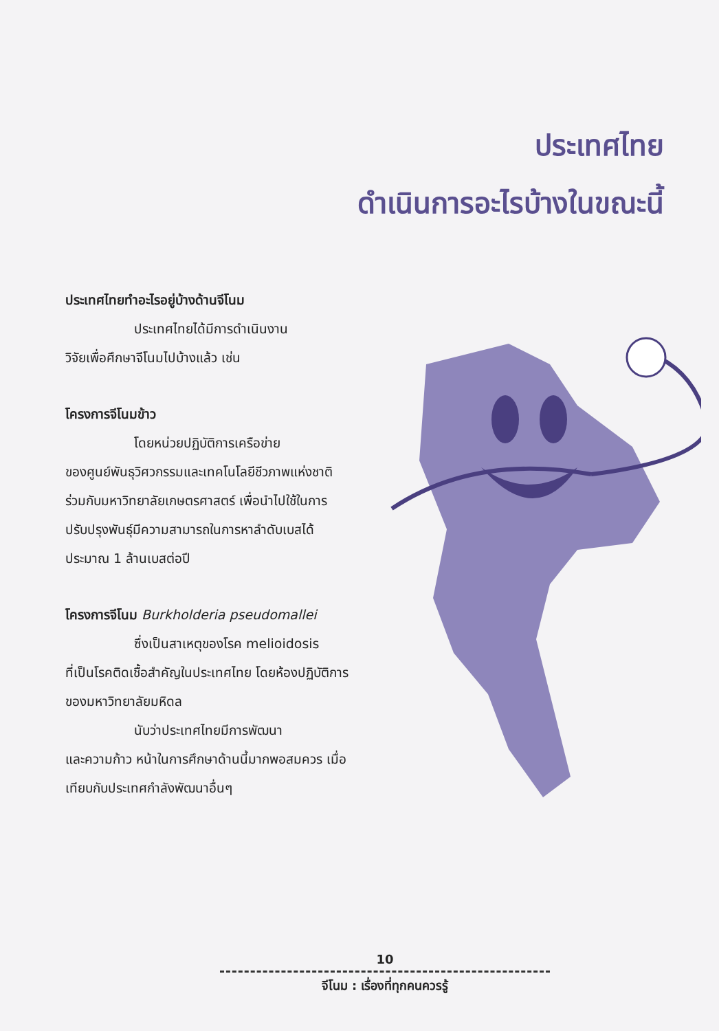ประเทศไทย
ดำเนินการอะไรบ้างในขณะนี้
ประเทศไทยทำอะไรอยู่บ้างด้านจีโนม
ประเทศไทยได้มีการดำเนินงาน
วิจัยเพื่อศึกษาจีโนมไปบ้างแล้ว เช่น
โครงการจีโนมข้าว
โดยหน่วยปฏิบัติการเครือข่าย
ของศูนย์พันธุวิศวกรรมและเทคโนโลยีชีวภาพแห่งชาติ ร่วมกับมหาวิทยาลัยเกษตรศาสตร์ เพื่อนำไปใช้ในการปรับปรุงพันธุ์มีความสามารถในการหาลำดับเบสได้ประมาณ 1 ล้านเบสต่อปี
โครงการจีโนม Burkholderia pseudomallei
ซึ่งเป็นสาเหตุของโรค melioidosis
ที่เป็นโรคติดเชื้อสำคัญในประเทศไทย โดยห้องปฏิบัติการของมหาวิทยาลัยมหิดล
นับว่าประเทศไทยมีการพัฒนา
และความก้าว หน้าในการศึกษาด้านนี้มากพอสมควร เมื่อเทียบกับประเทศกำลังพัฒนาอื่นๆ
10
จีโนม : เรื่องที่ทุกคนควรรู้